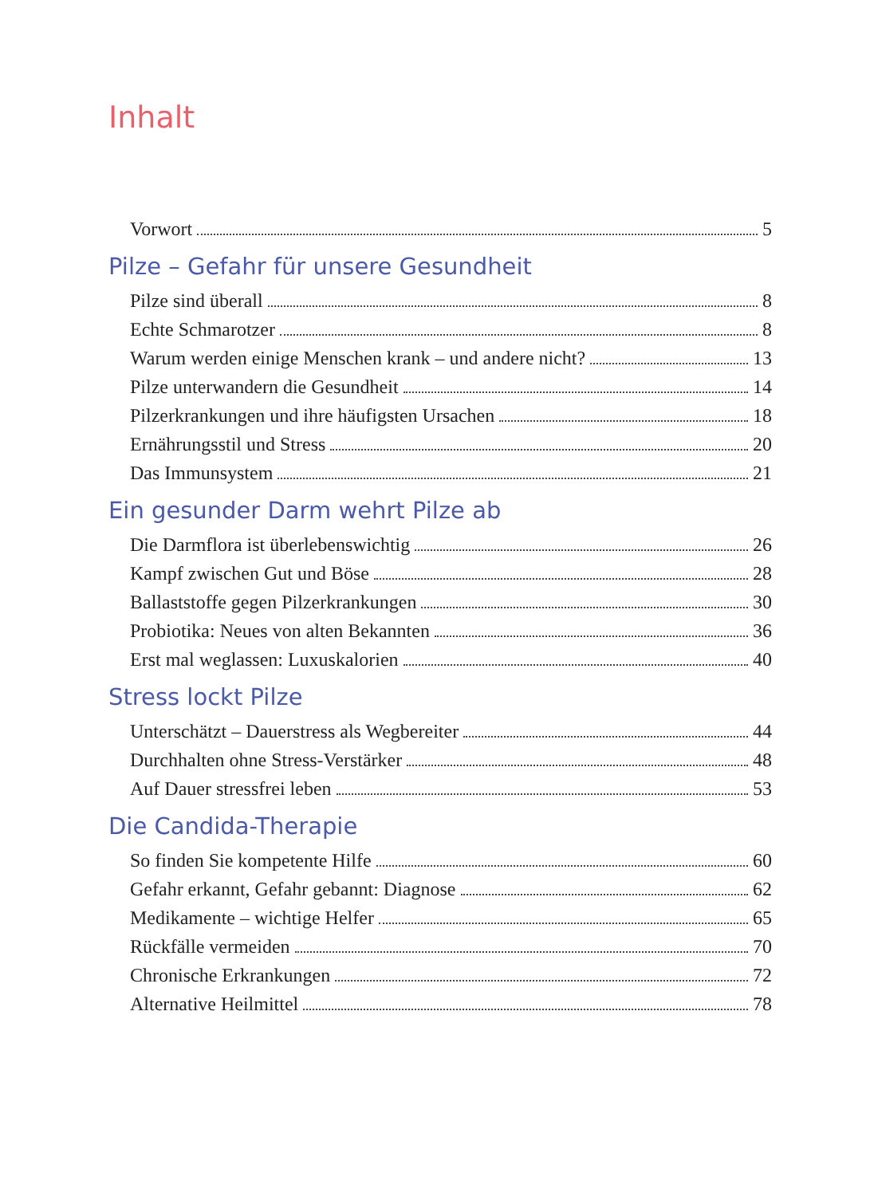Inhalt
Vorwort 5
Pilze – Gefahr für unsere Gesundheit
Pilze sind überall 8
Echte Schmarotzer 8
Warum werden einige Menschen krank – und andere nicht? 13
Pilze unterwandern die Gesundheit 14
Pilzerkrankungen und ihre häufigsten Ursachen 18
Ernährungsstil und Stress 20
Das Immunsystem 21
Ein gesunder Darm wehrt Pilze ab
Die Darmflora ist überlebenswichtig 26
Kampf zwischen Gut und Böse 28
Ballaststoffe gegen Pilzerkrankungen 30
Probiotika: Neues von alten Bekannten 36
Erst mal weglassen: Luxuskalorien 40
Stress lockt Pilze
Unterschätzt – Dauerstress als Wegbereiter 44
Durchhalten ohne Stress-Verstärker 48
Auf Dauer stressfrei leben 53
Die Candida-Therapie
So finden Sie kompetente Hilfe 60
Gefahr erkannt, Gefahr gebannt: Diagnose 62
Medikamente – wichtige Helfer 65
Rückfälle vermeiden 70
Chronische Erkrankungen 72
Alternative Heilmittel 78